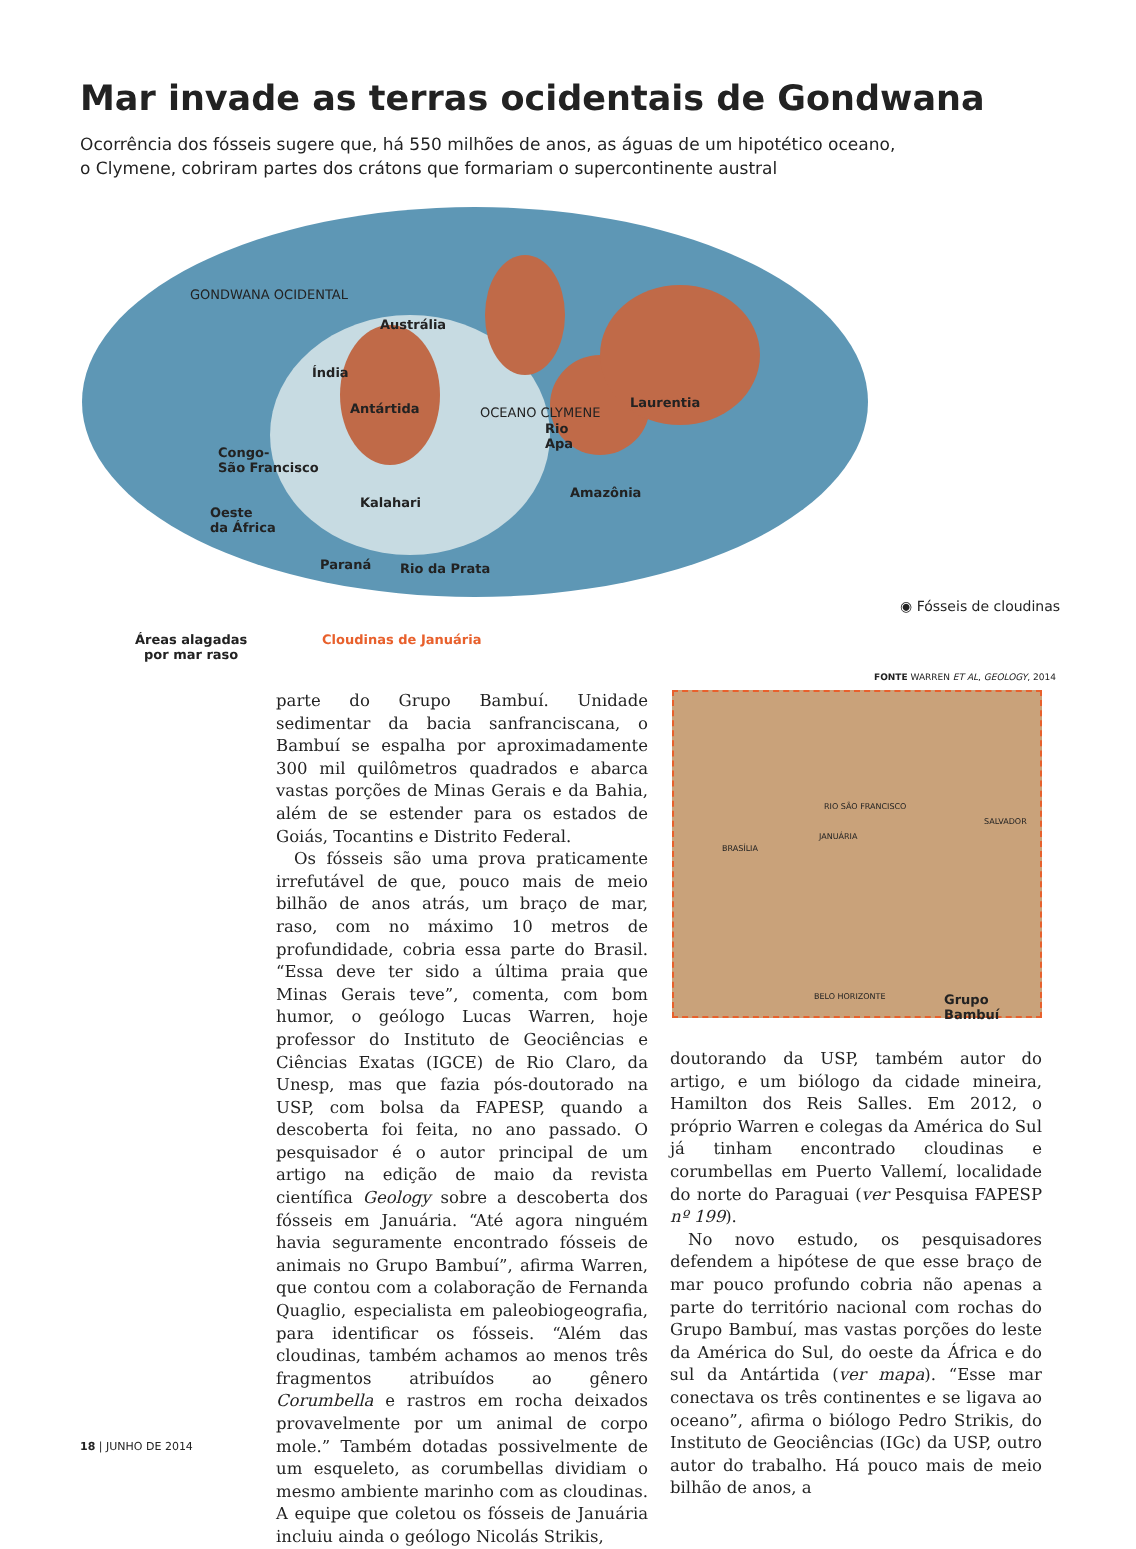Mar invade as terras ocidentais de Gondwana
Ocorrência dos fósseis sugere que, há 550 milhões de anos, as águas de um hipotético oceano, o Clymene, cobriram partes dos crátons que formariam o supercontinente austral
GONDWANA OCIDENTAL
Austrália
Índia
Antártida Laurentia
Congo-
São Francisco
Rio
Apa
OCEANO CLYMENE
Kalahari
Amazônia
Oeste
da África
Paraná Rio da Prata
◉ Fósseis de cloudinas
Áreas alagadas
por mar raso
Cloudinas de Januária
FONTE WARREN ET AL, GEOLOGY, 2014
RIO SÃO FRANCISCO
SALVADOR
JANUÁRIA
BRASÍLIA
BELO HORIZONTE Grupo Bambuí
parte do Grupo Bambuí. Unidade sedimentar da bacia sanfranciscana, o Bambuí se espalha por aproximadamente 300 mil quilômetros quadrados e abarca vastas porções de Minas Gerais e da Bahia, além de se estender para os estados de Goiás, Tocantins e Distrito Federal.
Os fósseis são uma prova praticamente irrefutável de que, pouco mais de meio bilhão de anos atrás, um braço de mar, raso, com no máximo 10 metros de profundidade, cobria essa parte do Brasil. “Essa deve ter sido a última praia que Minas Gerais teve”, comenta, com bom humor, o geólogo Lucas Warren, hoje professor do Instituto de Geociências e Ciências Exatas (IGCE) de Rio Claro, da Unesp, mas que fazia pós-doutorado na USP, com bolsa da FAPESP, quando a descoberta foi feita, no ano passado. O pesquisador é o autor principal de um artigo na edição de maio da revista científica Geology sobre a descoberta dos fósseis em Januária. “Até agora ninguém havia seguramente encontrado fósseis de animais no Grupo Bambuí”, afirma Warren, que contou com a colaboração de Fernanda Quaglio, especialista em paleobiogeografia, para identificar os fósseis. “Além das cloudinas, também achamos ao menos três fragmentos atribuídos ao gênero Corumbella e rastros em rocha deixados provavelmente por um animal de corpo mole.” Também dotadas possivelmente de um esqueleto, as corumbellas dividiam o mesmo ambiente marinho com as cloudinas. A equipe que coletou os fósseis de Januária incluiu ainda o geólogo Nicolás Strikis,
doutorando da USP, também autor do artigo, e um biólogo da cidade mineira, Hamilton dos Reis Salles. Em 2012, o próprio Warren e colegas da América do Sul já tinham encontrado cloudinas e corumbellas em Puerto Vallemí, localidade do norte do Paraguai (ver Pesquisa FAPESP nº 199).
No novo estudo, os pesquisadores defendem a hipótese de que esse braço de mar pouco profundo cobria não apenas a parte do território nacional com rochas do Grupo Bambuí, mas vastas porções do leste da América do Sul, do oeste da África e do sul da Antártida (ver mapa). “Esse mar conectava os três continentes e se ligava ao oceano”, afirma o biólogo Pedro Strikis, do Instituto de Geociências (IGc) da USP, outro autor do trabalho. Há pouco mais de meio bilhão de anos, a
18 | JUNHO DE 2014